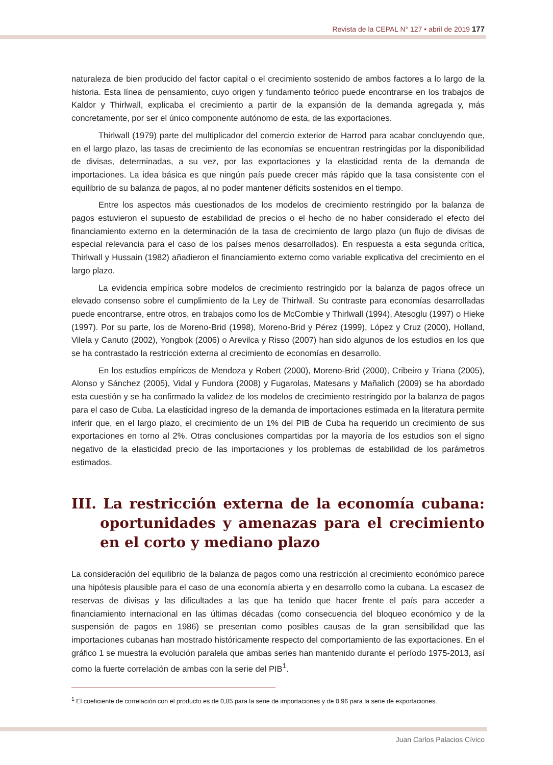Revista de la CEPAL N° 127 • abril de 2019 177
naturaleza de bien producido del factor capital o el crecimiento sostenido de ambos factores a lo largo de la historia. Esta línea de pensamiento, cuyo origen y fundamento teórico puede encontrarse en los trabajos de Kaldor y Thirlwall, explicaba el crecimiento a partir de la expansión de la demanda agregada y, más concretamente, por ser el único componente autónomo de esta, de las exportaciones.
Thirlwall (1979) parte del multiplicador del comercio exterior de Harrod para acabar concluyendo que, en el largo plazo, las tasas de crecimiento de las economías se encuentran restringidas por la disponibilidad de divisas, determinadas, a su vez, por las exportaciones y la elasticidad renta de la demanda de importaciones. La idea básica es que ningún país puede crecer más rápido que la tasa consistente con el equilibrio de su balanza de pagos, al no poder mantener déficits sostenidos en el tiempo.
Entre los aspectos más cuestionados de los modelos de crecimiento restringido por la balanza de pagos estuvieron el supuesto de estabilidad de precios o el hecho de no haber considerado el efecto del financiamiento externo en la determinación de la tasa de crecimiento de largo plazo (un flujo de divisas de especial relevancia para el caso de los países menos desarrollados). En respuesta a esta segunda crítica, Thirlwall y Hussain (1982) añadieron el financiamiento externo como variable explicativa del crecimiento en el largo plazo.
La evidencia empírica sobre modelos de crecimiento restringido por la balanza de pagos ofrece un elevado consenso sobre el cumplimiento de la Ley de Thirlwall. Su contraste para economías desarrolladas puede encontrarse, entre otros, en trabajos como los de McCombie y Thirlwall (1994), Atesoglu (1997) o Hieke (1997). Por su parte, los de Moreno-Brid (1998), Moreno-Brid y Pérez (1999), López y Cruz (2000), Holland, Vilela y Canuto (2002), Yongbok (2006) o Arevilca y Risso (2007) han sido algunos de los estudios en los que se ha contrastado la restricción externa al crecimiento de economías en desarrollo.
En los estudios empíricos de Mendoza y Robert (2000), Moreno-Brid (2000), Cribeiro y Triana (2005), Alonso y Sánchez (2005), Vidal y Fundora (2008) y Fugarolas, Matesans y Mañalich (2009) se ha abordado esta cuestión y se ha confirmado la validez de los modelos de crecimiento restringido por la balanza de pagos para el caso de Cuba. La elasticidad ingreso de la demanda de importaciones estimada en la literatura permite inferir que, en el largo plazo, el crecimiento de un 1% del PIB de Cuba ha requerido un crecimiento de sus exportaciones en torno al 2%. Otras conclusiones compartidas por la mayoría de los estudios son el signo negativo de la elasticidad precio de las importaciones y los problemas de estabilidad de los parámetros estimados.
III. La restricción externa de la economía cubana: oportunidades y amenazas para el crecimiento en el corto y mediano plazo
La consideración del equilibrio de la balanza de pagos como una restricción al crecimiento económico parece una hipótesis plausible para el caso de una economía abierta y en desarrollo como la cubana. La escasez de reservas de divisas y las dificultades a las que ha tenido que hacer frente el país para acceder a financiamiento internacional en las últimas décadas (como consecuencia del bloqueo económico y de la suspensión de pagos en 1986) se presentan como posibles causas de la gran sensibilidad que las importaciones cubanas han mostrado históricamente respecto del comportamiento de las exportaciones. En el gráfico 1 se muestra la evolución paralela que ambas series han mantenido durante el período 1975-2013, así como la fuerte correlación de ambas con la serie del PIB<sup>1</sup>.
<sup>1</sup> El coeficiente de correlación con el producto es de 0,85 para la serie de importaciones y de 0,96 para la serie de exportaciones.
Juan Carlos Palacios Cívico